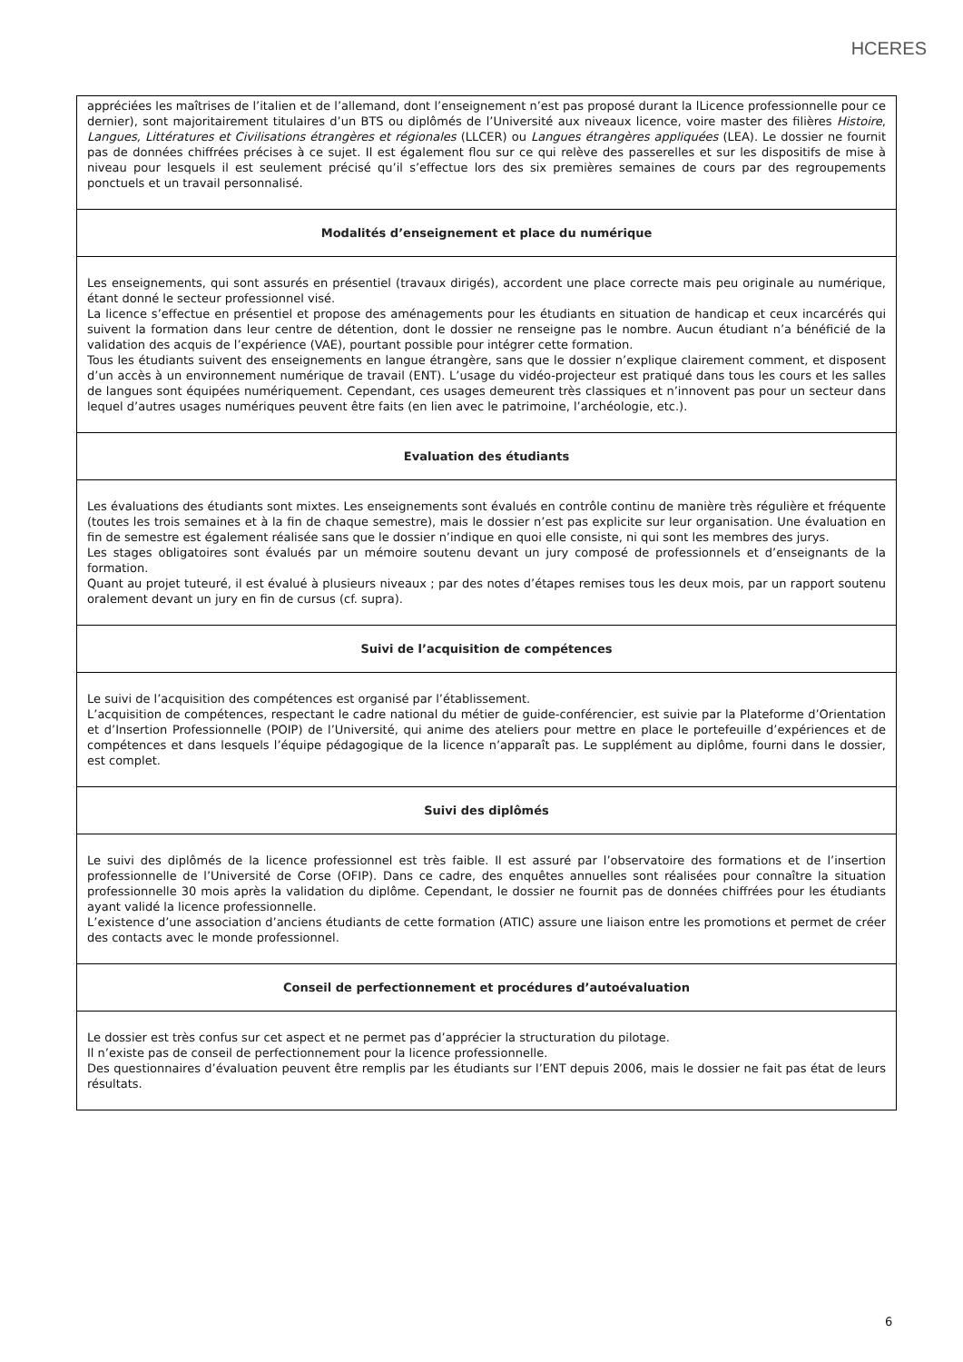HCERES
| appréciées les maîtrises de l’italien et de l’allemand, dont l’enseignement n’est pas proposé durant la lLicence professionnelle pour ce dernier), sont majoritairement titulaires d’un BTS ou diplômés de l’Université aux niveaux licence, voire master des filières Histoire , Langues, Littératures et Civilisations étrangères et régionales (LLCER) ou Langues étrangères appliquées (LEA). Le dossier ne fournit pas de données chiffrées précises à ce sujet. Il est également flou sur ce qui relève des passerelles et sur les dispositifs de mise à niveau pour lesquels il est seulement précisé qu’il s’effectue lors des six premières semaines de cours par des regroupements ponctuels et un travail personnalisé. |
| Modalités d’enseignement et place du numérique |
| Les enseignements, qui sont assurés en présentiel (travaux dirigés), accordent une place correcte mais peu originale au numérique, étant donné le secteur professionnel visé. La licence s’effectue en présentiel et propose des aménagements pour les étudiants en situation de handicap et ceux incarcérés qui suivent la formation dans leur centre de détention, dont le dossier ne renseigne pas le nombre. Aucun étudiant n’a bénéficié de la validation des acquis de l’expérience (VAE), pourtant possible pour intégrer cette formation. Tous les étudiants suivent des enseignements en langue étrangère, sans que le dossier n’explique clairement comment, et disposent d’un accès à un environnement numérique de travail (ENT). L’usage du vidéo-projecteur est pratiqué dans tous les cours et les salles de langues sont équipées numériquement. Cependant, ces usages demeurent très classiques et n’innovent pas pour un secteur dans lequel d’autres usages numériques peuvent être faits (en lien avec le patrimoine, l’archéologie, etc.). |
| Evaluation des étudiants |
| Les évaluations des étudiants sont mixtes. Les enseignements sont évalués en contrôle continu de manière très régulière et fréquente (toutes les trois semaines et à la fin de chaque semestre), mais le dossier n’est pas explicite sur leur organisation. Une évaluation en fin de semestre est également réalisée sans que le dossier n’indique en quoi elle consiste, ni qui sont les membres des jurys. Les stages obligatoires sont évalués par un mémoire soutenu devant un jury composé de professionnels et d’enseignants de la formation. Quant au projet tuteuré, il est évalué à plusieurs niveaux ; par des notes d’étapes remises tous les deux mois, par un rapport soutenu oralement devant un jury en fin de cursus (cf. supra). |
| Suivi de l’acquisition de compétences |
| Le suivi de l’acquisition des compétences est organisé par l’établissement. L’acquisition de compétences, respectant le cadre national du métier de guide-conférencier, est suivie par la Plateforme d’Orientation et d’Insertion Professionnelle (POIP) de l’Université, qui anime des ateliers pour mettre en place le portefeuille d’expériences et de compétences et dans lesquels l’équipe pédagogique de la licence n’apparaît pas. Le supplément au diplôme, fourni dans le dossier, est complet. |
| Suivi des diplômés |
| Le suivi des diplômés de la licence professionnel est très faible. Il est assuré par l’observatoire des formations et de l’insertion professionnelle de l’Université de Corse (OFIP). Dans ce cadre, des enquêtes annuelles sont réalisées pour connaître la situation professionnelle 30 mois après la validation du diplôme. Cependant, le dossier ne fournit pas de données chiffrées pour les étudiants ayant validé la licence professionnelle. L’existence d’une association d’anciens étudiants de cette formation (ATIC) assure une liaison entre les promotions et permet de créer des contacts avec le monde professionnel. |
| Conseil de perfectionnement et procédures d’autoévaluation |
| Le dossier est très confus sur cet aspect et ne permet pas d’apprécier la structuration du pilotage. Il n’existe pas de conseil de perfectionnement pour la licence professionnelle. Des questionnaires d’évaluation peuvent être remplis par les étudiants sur l’ENT depuis 2006, mais le dossier ne fait pas état de leurs résultats. |
6